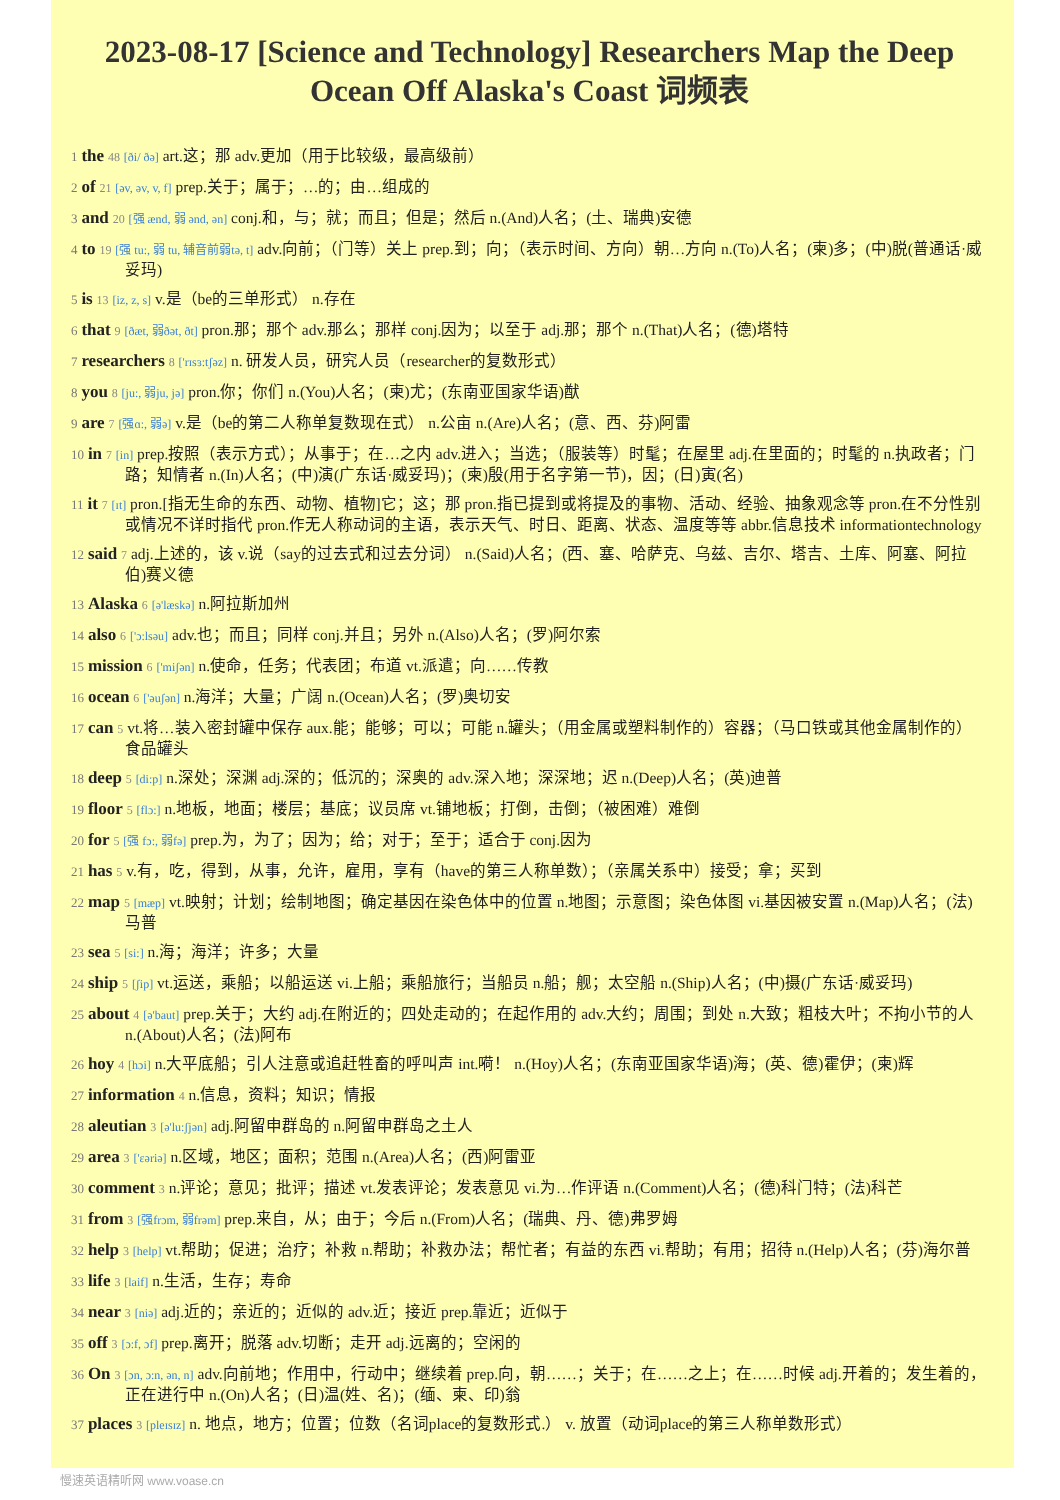2023-08-17 [Science and Technology] Researchers Map the Deep Ocean Off Alaska's Coast 词频表
1 the 48 [ði/ ðə] art.这；那 adv.更加（用于比较级，最高级前）
2 of 21 [əv, əv, v, f] prep.关于；属于；…的；由…组成的
3 and 20 [强 ænd, 弱 ənd, ən] conj.和，与；就；而且；但是；然后 n.(And)人名；(土、瑞典)安德
4 to 19 [强 tu:, 弱 tu, 辅音前弱tə, t] adv.向前；（门等）关上 prep.到；向；（表示时间、方向）朝…方向 n.(To)人名；(柬)多；(中)脱(普通话·威妥玛)
5 is 13 [iz, z, s] v.是（be的三单形式） n.存在
6 that 9 [ðæt, 弱ðət, ðt] pron.那；那个 adv.那么；那样 conj.因为；以至于 adj.那；那个 n.(That)人名；(德)塔特
7 researchers 8 ['rɪsɜ:tʃəz] n. 研发人员，研究人员（researcher的复数形式）
8 you 8 [ju:, 弱ju, jə] pron.你；你们 n.(You)人名；(柬)尤；(东南亚国家华语)猷
9 are 7 [强ɑ:, 弱ə] v.是（be的第二人称单复数现在式） n.公亩 n.(Are)人名；(意、西、芬)阿雷
10 in 7 [in] prep.按照（表示方式）；从事于；在…之内 adv.进入；当选；（服装等）时髦；在屋里 adj.在里面的；时髦的 n.执政者；门路；知情者 n.(In)人名；(中)演(广东话·威妥玛)；(柬)殷(用于名字第一节)，因；(日)寅(名)
11 it 7 [ɪt] pron.[指无生命的东西、动物、植物]它；这；那 pron.指已提到或将提及的事物、活动、经验、抽象观念等 pron.在不分性别或情况不详时指代 pron.作无人称动词的主语，表示天气、时日、距离、状态、温度等等 abbr.信息技术 informationtechnology
12 said 7 adj.上述的，该 v.说（say的过去式和过去分词） n.(Said)人名；(西、塞、哈萨克、乌兹、吉尔、塔吉、土库、阿塞、阿拉伯)赛义德
13 Alaska 6 [ə'læskə] n.阿拉斯加州
14 also 6 ['ɔ:lsəu] adv.也；而且；同样 conj.并且；另外 n.(Also)人名；(罗)阿尔索
15 mission 6 ['miʃən] n.使命，任务；代表团；布道 vt.派遣；向……传教
16 ocean 6 ['əuʃən] n.海洋；大量；广阔 n.(Ocean)人名；(罗)奥切安
17 can 5 vt.将…装入密封罐中保存 aux.能；能够；可以；可能 n.罐头；（用金属或塑料制作的）容器；（马口铁或其他金属制作的）食品罐头
18 deep 5 [di:p] n.深处；深渊 adj.深的；低沉的；深奥的 adv.深入地；深深地；迟 n.(Deep)人名；(英)迪普
19 floor 5 [flɔ:] n.地板，地面；楼层；基底；议员席 vt.铺地板；打倒，击倒；（被困难）难倒
20 for 5 [强 fɔ:, 弱fə] prep.为，为了；因为；给；对于；至于；适合于 conj.因为
21 has 5 v.有，吃，得到，从事，允许，雇用，享有（have的第三人称单数）；（亲属关系中）接受；拿；买到
22 map 5 [mæp] vt.映射；计划；绘制地图；确定基因在染色体中的位置 n.地图；示意图；染色体图 vi.基因被安置 n.(Map)人名；(法)马普
23 sea 5 [si:] n.海；海洋；许多；大量
24 ship 5 [ʃip] vt.运送，乘船；以船运送 vi.上船；乘船旅行；当船员 n.船；舰；太空船 n.(Ship)人名；(中)摄(广东话·威妥玛)
25 about 4 [ə'baut] prep.关于；大约 adj.在附近的；四处走动的；在起作用的 adv.大约；周围；到处 n.大致；粗枝大叶；不拘小节的人 n.(About)人名；(法)阿布
26 hoy 4 [hɔi] n.大平底船；引人注意或追赶牲畜的呼叫声 int.嗬！ n.(Hoy)人名；(东南亚国家华语)海；(英、德)霍伊；(柬)辉
27 information 4 n.信息，资料；知识；情报
28 aleutian 3 [ə'lu:ʃjən] adj.阿留申群岛的 n.阿留申群岛之土人
29 area 3 ['ɛəriə] n.区域，地区；面积；范围 n.(Area)人名；(西)阿雷亚
30 comment 3 n.评论；意见；批评；描述 vt.发表评论；发表意见 vi.为…作评语 n.(Comment)人名；(德)科门特；(法)科芒
31 from 3 [强frɔm, 弱frəm] prep.来自，从；由于；今后 n.(From)人名；(瑞典、丹、德)弗罗姆
32 help 3 [help] vt.帮助；促进；治疗；补救 n.帮助；补救办法；帮忙者；有益的东西 vi.帮助；有用；招待 n.(Help)人名；(芬)海尔普
33 life 3 [laif] n.生活，生存；寿命
34 near 3 [niə] adj.近的；亲近的；近似的 adv.近；接近 prep.靠近；近似于
35 off 3 [ɔ:f, ɔf] prep.离开；脱落 adv.切断；走开 adj.远离的；空闲的
36 On 3 [ɔn, ɔ:n, ən, n] adv.向前地；作用中，行动中；继续着 prep.向，朝……；关于；在……之上；在……时候 adj.开着的；发生着的，正在进行中 n.(On)人名；(日)温(姓、名)；(缅、柬、印)翁
37 places 3 [pleɪsɪz] n. 地点，地方；位置；位数（名词place的复数形式.） v. 放置（动词place的第三人称单数形式）
慢速英语精听网 www.voase.cn